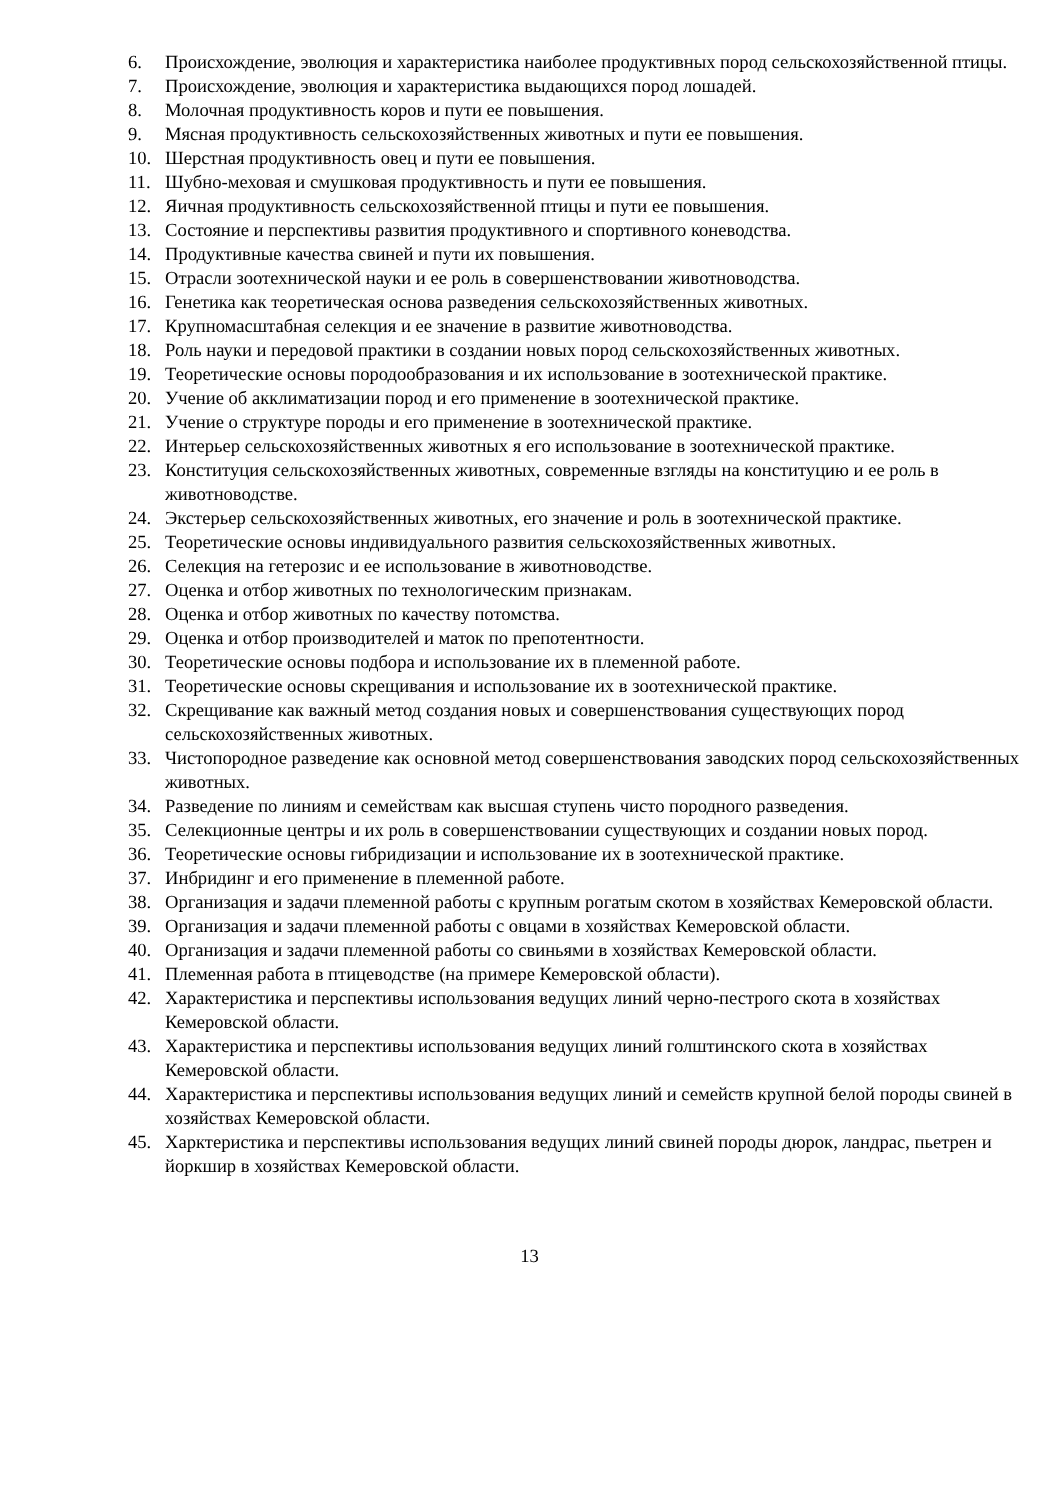6. Происхождение, эволюция и характеристика наиболее продуктивных пород сельскохозяйственной птицы.
7. Происхождение, эволюция и характеристика выдающихся пород лошадей.
8. Молочная продуктивность коров и пути ее повышения.
9. Мясная продуктивность сельскохозяйственных животных и пути ее повышения.
10. Шерстная продуктивность овец и пути ее повышения.
11. Шубно-меховая и смушковая продуктивность и пути ее повышения.
12. Яичная продуктивность сельскохозяйственной птицы и пути ее повышения.
13. Состояние и перспективы развития продуктивного и спортивного коневодства.
14. Продуктивные качества свиней и пути их повышения.
15. Отрасли зоотехнической науки и ее роль в совершенствовании животноводства.
16. Генетика как теоретическая основа разведения сельскохозяйственных животных.
17. Крупномасштабная селекция и ее значение в развитие животноводства.
18. Роль науки и передовой практики в создании новых пород сельскохозяйственных животных.
19. Теоретические основы породообразования и их использование в зоотехнической практике.
20. Учение об акклиматизации пород и его применение в зоотехнической практике.
21. Учение о структуре породы и его применение в зоотехнической практике.
22. Интерьер сельскохозяйственных животных я его использование в зоотехнической практике.
23. Конституция сельскохозяйственных животных, современные взгляды на конституцию и ее роль в животноводстве.
24. Экстерьер сельскохозяйственных животных, его значение и роль в зоотехнической практике.
25. Теоретические основы индивидуального развития сельскохозяйственных животных.
26. Селекция на гетерозис и ее использование в животноводстве.
27. Оценка и отбор животных по технологическим признакам.
28. Оценка и отбор животных по качеству потомства.
29. Оценка и отбор производителей и маток по препотентности.
30. Теоретические основы подбора и использование их в племенной работе.
31. Теоретические основы скрещивания и использование их в зоотехнической практике.
32. Скрещивание как важный метод создания новых и совершенствования существующих пород сельскохозяйственных животных.
33. Чистопородное разведение как основной метод совершенствования заводских пород сельскохозяйственных животных.
34. Разведение по линиям и семействам как высшая ступень чисто породного разведения.
35. Селекционные центры и их роль в совершенствовании существующих и создании новых пород.
36. Теоретические основы гибридизации и использование их в зоотехнической практике.
37. Инбридинг и его применение в племенной работе.
38. Организация и задачи племенной работы с крупным рогатым скотом в хозяйствах Кемеровской области.
39. Организация и задачи племенной работы с овцами в хозяйствах Кемеровской области.
40. Организация и задачи племенной работы со свиньями в хозяйствах Кемеровской области.
41. Племенная работа в птицеводстве (на примере Кемеровской области).
42. Характеристика и перспективы использования ведущих линий черно-пестрого скота в хозяйствах Кемеровской области.
43. Характеристика и перспективы использования ведущих линий голштинского скота в хозяйствах Кемеровской области.
44. Характеристика и перспективы использования ведущих линий и семейств крупной белой породы свиней в хозяйствах Кемеровской области.
45. Харктеристика и перспективы использования ведущих линий свиней породы дюрок, ландрас, пьетрен и йоркшир в хозяйствах Кемеровской области.
13